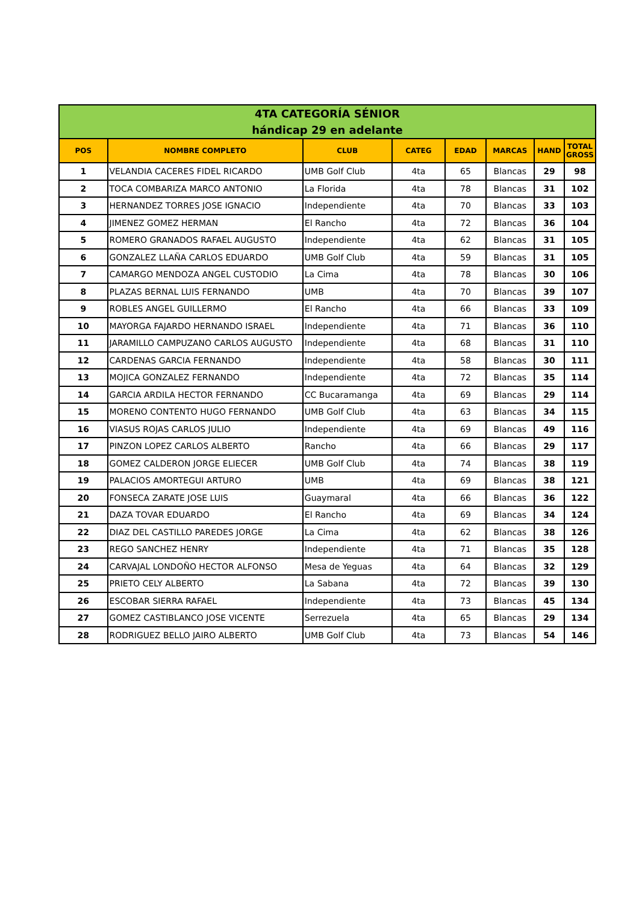| 4TA CATEGORÍA SÉNIOR hándicap 29 en adelante | | | | | | | |
| POS | NOMBRE COMPLETO | CLUB | CATEG | EDAD | MARCAS | HAND | TOTAL GROSS |
| 1 | VELANDIA CACERES FIDEL RICARDO | UMB Golf Club | 4ta | 65 | Blancas | 29 | 98 |
| 2 | TOCA COMBARIZA MARCO ANTONIO | La Florida | 4ta | 78 | Blancas | 31 | 102 |
| 3 | HERNANDEZ TORRES JOSE IGNACIO | Independiente | 4ta | 70 | Blancas | 33 | 103 |
| 4 | JIMENEZ GOMEZ HERMAN | El Rancho | 4ta | 72 | Blancas | 36 | 104 |
| 5 | ROMERO GRANADOS RAFAEL AUGUSTO | Independiente | 4ta | 62 | Blancas | 31 | 105 |
| 6 | GONZALEZ LLAÑA CARLOS EDUARDO | UMB Golf Club | 4ta | 59 | Blancas | 31 | 105 |
| 7 | CAMARGO MENDOZA ANGEL CUSTODIO | La Cima | 4ta | 78 | Blancas | 30 | 106 |
| 8 | PLAZAS BERNAL LUIS FERNANDO | UMB | 4ta | 70 | Blancas | 39 | 107 |
| 9 | ROBLES ANGEL GUILLERMO | El Rancho | 4ta | 66 | Blancas | 33 | 109 |
| 10 | MAYORGA FAJARDO HERNANDO ISRAEL | Independiente | 4ta | 71 | Blancas | 36 | 110 |
| 11 | JARAMILLO CAMPUZANO CARLOS AUGUSTO | Independiente | 4ta | 68 | Blancas | 31 | 110 |
| 12 | CARDENAS GARCIA FERNANDO | Independiente | 4ta | 58 | Blancas | 30 | 111 |
| 13 | MOJICA GONZALEZ FERNANDO | Independiente | 4ta | 72 | Blancas | 35 | 114 |
| 14 | GARCIA ARDILA HECTOR FERNANDO | CC Bucaramanga | 4ta | 69 | Blancas | 29 | 114 |
| 15 | MORENO CONTENTO HUGO FERNANDO | UMB Golf Club | 4ta | 63 | Blancas | 34 | 115 |
| 16 | VIASUS ROJAS CARLOS JULIO | Independiente | 4ta | 69 | Blancas | 49 | 116 |
| 17 | PINZON LOPEZ CARLOS ALBERTO | Rancho | 4ta | 66 | Blancas | 29 | 117 |
| 18 | GOMEZ CALDERON JORGE ELIECER | UMB Golf Club | 4ta | 74 | Blancas | 38 | 119 |
| 19 | PALACIOS AMORTEGUI ARTURO | UMB | 4ta | 69 | Blancas | 38 | 121 |
| 20 | FONSECA ZARATE JOSE LUIS | Guaymaral | 4ta | 66 | Blancas | 36 | 122 |
| 21 | DAZA TOVAR EDUARDO | El Rancho | 4ta | 69 | Blancas | 34 | 124 |
| 22 | DIAZ DEL CASTILLO PAREDES JORGE | La Cima | 4ta | 62 | Blancas | 38 | 126 |
| 23 | REGO SANCHEZ HENRY | Independiente | 4ta | 71 | Blancas | 35 | 128 |
| 24 | CARVAJAL LONDOÑO HECTOR ALFONSO | Mesa de Yeguas | 4ta | 64 | Blancas | 32 | 129 |
| 25 | PRIETO CELY ALBERTO | La Sabana | 4ta | 72 | Blancas | 39 | 130 |
| 26 | ESCOBAR SIERRA RAFAEL | Independiente | 4ta | 73 | Blancas | 45 | 134 |
| 27 | GOMEZ CASTIBLANCO JOSE VICENTE | Serrezuela | 4ta | 65 | Blancas | 29 | 134 |
| 28 | RODRIGUEZ BELLO JAIRO ALBERTO | UMB Golf Club | 4ta | 73 | Blancas | 54 | 146 |